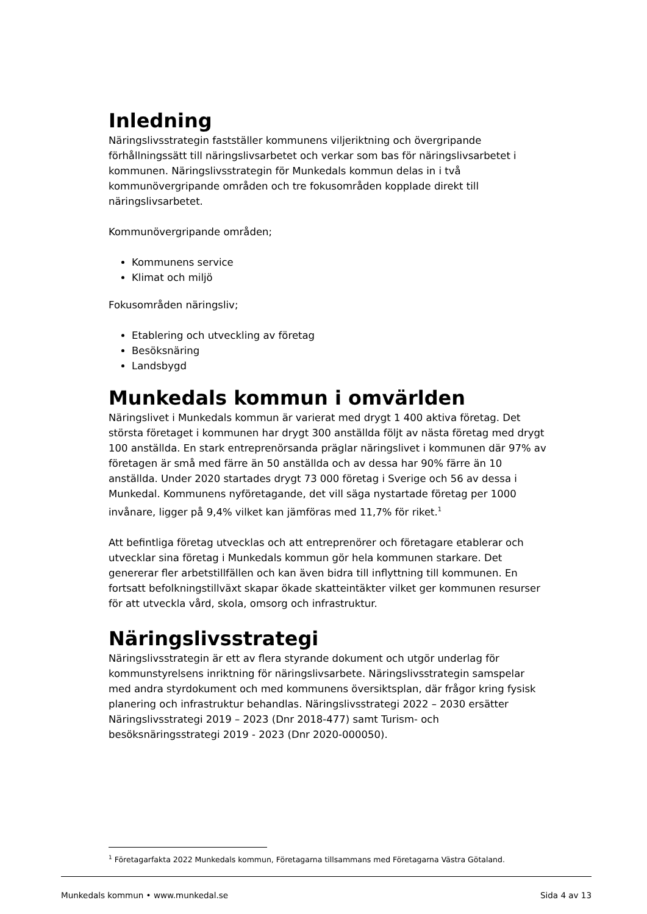Inledning
Näringslivsstrategin fastställer kommunens viljeriktning och övergripande förhållningssätt till näringslivsarbetet och verkar som bas för näringslivsarbetet i kommunen. Näringslivsstrategin för Munkedals kommun delas in i två kommunövergripande områden och tre fokusområden kopplade direkt till näringslivsarbetet.
Kommunövergripande områden;
Kommunens service
Klimat och miljö
Fokusområden näringsliv;
Etablering och utveckling av företag
Besöksnäring
Landsbygd
Munkedals kommun i omvärlden
Näringslivet i Munkedals kommun är varierat med drygt 1 400 aktiva företag. Det största företaget i kommunen har drygt 300 anställda följt av nästa företag med drygt 100 anställda. En stark entreprenörsanda präglar näringslivet i kommunen där 97% av företagen är små med färre än 50 anställda och av dessa har 90% färre än 10 anställda. Under 2020 startades drygt 73 000 företag i Sverige och 56 av dessa i Munkedal. Kommunens nyföretagande, det vill säga nystartade företag per 1000 invånare, ligger på 9,4% vilket kan jämföras med 11,7% för riket.<sup>1</sup>
Att befintliga företag utvecklas och att entreprenörer och företagare etablerar och utvecklar sina företag i Munkedals kommun gör hela kommunen starkare. Det genererar fler arbetstillfällen och kan även bidra till inflyttning till kommunen. En fortsatt befolkningstillväxt skapar ökade skatteintäkter vilket ger kommunen resurser för att utveckla vård, skola, omsorg och infrastruktur.
Näringslivsstrategi
Näringslivsstrategin är ett av flera styrande dokument och utgör underlag för kommunstyrelsens inriktning för näringslivsarbete. Näringslivsstrategin samspelar med andra styrdokument och med kommunens översiktsplan, där frågor kring fysisk planering och infrastruktur behandlas. Näringslivsstrategi 2022 – 2030 ersätter Näringslivsstrategi 2019 – 2023 (Dnr 2018-477) samt Turism- och besöksnäringsstrategi 2019 - 2023 (Dnr 2020-000050).
<sup>1</sup> Företagarfakta 2022 Munkedals kommun, Företagarna tillsammans med Företagarna Västra Götaland.
Munkedals kommun • www.munkedal.se Sida 4 av 13